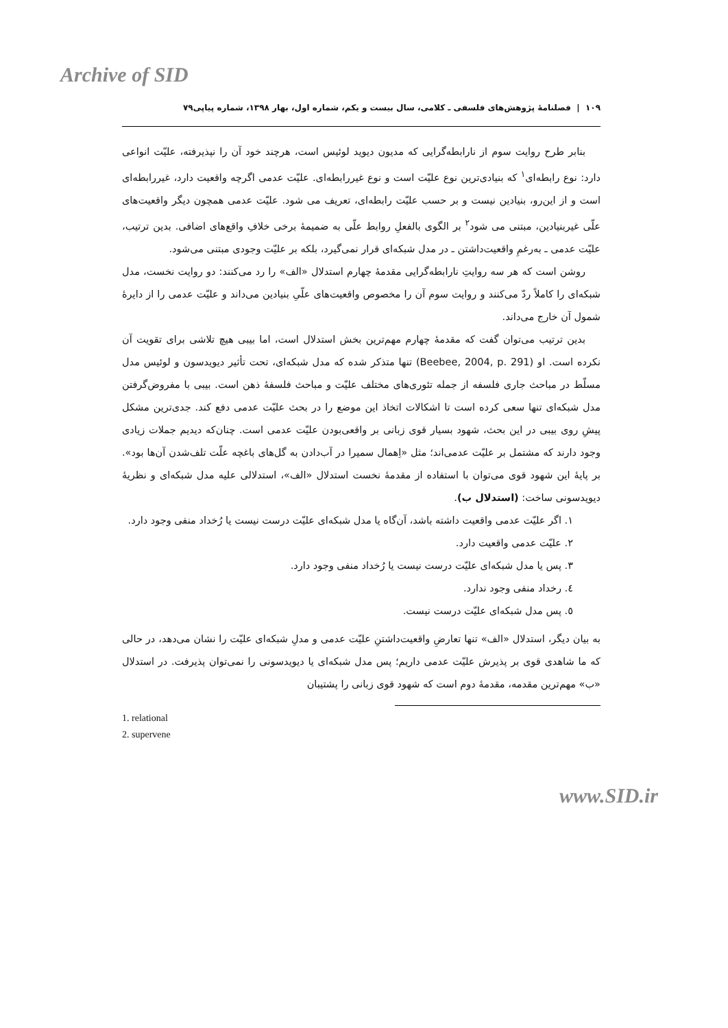Archive of SID
١٠٩ | فصلنامهٔ پژوهش‌های فلسفی ـ کلامی، سال بیست و یکم، شماره اول، بهار ١٣٩٨، شماره پیاپی٧٩
بنابر طرح روایت سوم از نارابطه‌گرایی که مدیون دیوید لوئیس است، هرچند خود آن را نپذیرفته، علیّت انواعی دارد: نوع رابطه‌ای<sup>١</sup> که بنیادی‌ترین نوع علیّت است و نوع غیررابطه‌ای. علیّت عدمی اگرچه واقعیت دارد، غیررابطه‌ای است و از این‌رو، بنیادین نیست و بر حسب علیّت رابطه‌ای، تعریف می شود. علیّت عدمی همچون دیگر واقعیت‌های علّی غیربنیادین، مبتنی می شود<sup>٢</sup> بر الگوی بالفعلِ روابط علّی به ضمیمهٔ برخی خلافِ واقع‌های اضافی. بدین ترتیب، علیّت عدمی ـ به‌رغمِ واقعیت‌داشتن ـ در مدل شبکه‌ای قرار نمی‌گیرد، بلکه بر علیّت وجودی مبتنی می‌شود.
روشن است که هر سه روایتِ نارابطه‌گرایی مقدمهٔ چهارم استدلال «الف» را رد می‌کنند: دو روایت نخست، مدل شبکه‌ای را کاملاً ردّ می‌کنند و روایت سوم آن را مخصوص واقعیت‌های علّیِ بنیادین می‌داند و علیّت عدمی را از دایرهٔ شمول آن خارج می‌داند.
بدین ترتیب می‌توان گفت که مقدمهٔ چهارم مهم‌ترین بخش استدلال است، اما بیبی هیچ تلاشی برای تقویت آن نکرده است. او (Beebee, 2004, p. 291) تنها متذکر شده که مدل شبکه‌ای، تحت تأثیر دیویدسون و لوئیس مدل مسلّط در مباحث جاری فلسفه از جمله تئوری‌های مختلف علیّت و مباحث فلسفهٔ ذهن است. بیبی با مفروض‌گرفتن مدل شبکه‌ای تنها سعی کرده است تا اشکالات اتخاذ این موضع را در بحث علیّت عدمی دفع کند. جدی‌ترین مشکل پیشِ روی بیبی در این بحث، شهود بسیار قوی زبانی بر واقعی‌بودن علیّت عدمی است. چنان‌که دیدیم جملات زیادی وجود دارند که مشتمل بر علیّت عدمی‌اند؛ مثل «اِهمال سمیرا در آب‌دادن به گل‌های باغچه علّت تلف‌شدن آن‌ها بود». بر پایهٔ این شهود قوی می‌توان با استفاده از مقدمهٔ نخست استدلال «الف»، استدلالی علیه مدل شبکه‌ای و نظریهٔ دیویدسونی ساخت: (استدلال ب).
١. اگر علیّت عدمی واقعیت داشته باشد، آن‌گاه یا مدل شبکه‌ای علیّت درست نیست یا رُخداد منفی وجود دارد.
٢. علیّت عدمی واقعیت دارد.
٣. پس یا مدل شبکه‌ای علیّت درست نیست یا رُخداد منفی وجود دارد.
٤. رخداد منفی وجود ندارد.
٥. پس مدل شبکه‌ای علیّت درست نیست.
به بیان دیگر، استدلال «الف» تنها تعارضِ واقعیت‌داشتنِ علیّت عدمی و مدلِ شبکه‌ای علیّت را نشان می‌دهد، در حالی که ما شاهدی قوی بر پذیرش علیّت عدمی داریم؛ پس مدل شبکه‌ای یا دیویدسونی را نمی‌توان پذیرفت. در استدلال «ب» مهم‌ترین مقدمه، مقدمهٔ دوم است که شهود قوی زبانی را پشتیبان
1. relational
2. supervene
www.SID.ir